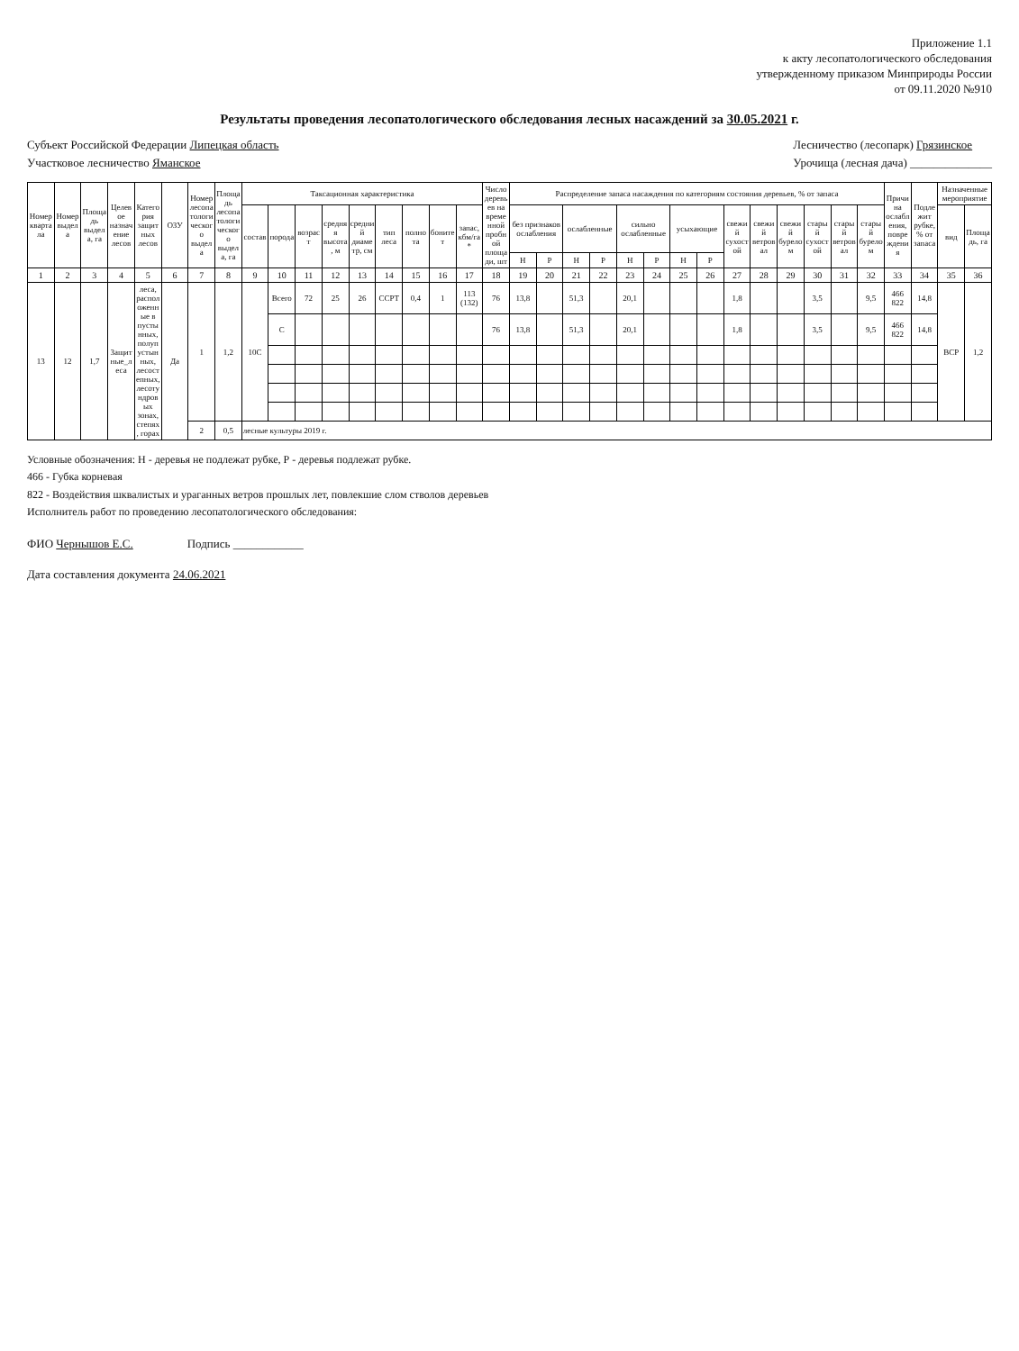Приложение 1.1
к акту лесопатологического обследования
утвержденному приказом Минприроды России
от 09.11.2020 №910
Результаты проведения лесопатологического обследования лесных насаждений за 30.05.2021 г.
Субъект Российской Федерации Липецкая область
Участковое лесничество Ямaнское
Лесничество (лесопарк) Грязинское
Урочища (лесная дача) ______________
| Номер квартала | Номер выдела | Площадь выдела, га | Целевое назначение лесов | Категория защитных лесов | ОЗУ | Номер лесопатологического выдела | Площадь лесопатологического выдела, га | Таксационная характеристика | | | | | | | | | Число деревьев на временной пробной площади, шт | Распределение запаса насаждения по категориям состояния деревьев, % от запаса | | | | | | | | | | | | | | Причина ослабления, повреждения | Подлежит рубке, % от запаса | Назначенные мероприятие | |
| --- | --- | --- | --- | --- | --- | --- | --- | --- | --- | --- | --- | --- | --- | --- | --- | --- | --- | --- | --- | --- | --- | --- | --- | --- | --- | --- | --- | --- | --- | --- | --- | --- | --- | --- | --- |
| | | | | | | | | состав | порода | возраст | средняя высота, м | средний диаметр, см | тип леса | полнота | бонитет | запас, кбм/га * | | без признаков ослабления | | ослабленные | | сильно ослабленные | | усыхающие | | свежий сухостой | свежий ветровал | свежий бурелом | старый сухостой | старый ветровал | старый бурелом | | | вид | Площадь, га |
| | | | | | | | | | | | | | | | | | | Н | Р | Н | Р | Н | Р | Н | Р | | | | | | | | | | |
| 1 | 2 | 3 | 4 | 5 | 6 | 7 | 8 | 9 | 10 | 11 | 12 | 13 | 14 | 15 | 16 | 17 | 18 | 19 | 20 | 21 | 22 | 23 | 24 | 25 | 26 | 27 | 28 | 29 | 30 | 31 | 32 | 33 | 34 | 35 | 36 |
| 13 | 12 | 1,7 | Защитные_леса | леса, расположенные в пустынных, полупустынных, лесостепных, лесотундровых зонах, степях, горах | Да | 1 | 1,2 | 10С | Всего | 72 | 25 | 26 | ССРТ | 0,4 | 1 | 113 (132) | 76 | 13,8 | | 51,3 | | 20,1 | | | | 1,8 | | | 3,5 | | 9,5 | 466 822 | 14,8 | ВСР | 1,2 |
| | | | | | | | | | С | | | | | | | | 76 | 13,8 | | 51,3 | | 20,1 | | | | 1,8 | | | 3,5 | | 9,5 | 466 822 | 14,8 | | |
| | | | | | | 2 | 0,5 | лесные культуры 2019 г. | | | | | | | | | | | | | | | | | | | | | | | | | | | |
Условные обозначения: Н - деревья не подлежат рубке, Р - деревья подлежат рубке.
466 - Губка корневая
822 - Воздействия шквалистых и ураганных ветров прошлых лет, повлекшие слом стволов деревьев
Исполнитель работ по проведению лесопатологического обследования:
ФИО Чернышов Е.С. Подпись ____________
Дата составления документа 24.06.2021